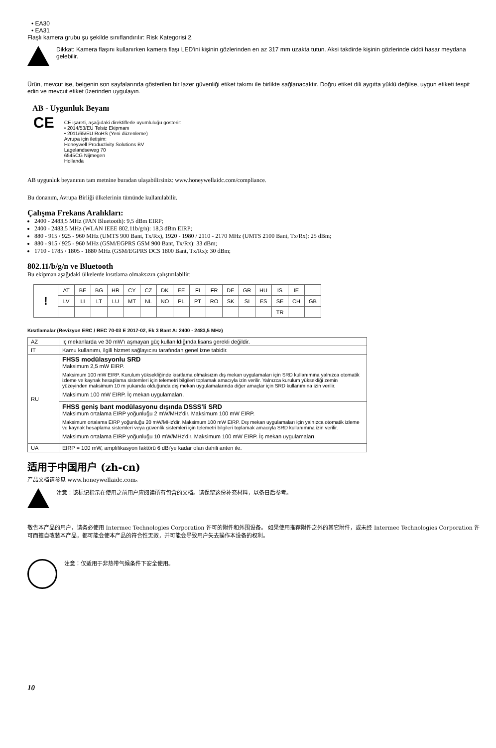• EA30
• EA31
Flaşlı kamera grubu şu şekilde sınıflandırılır: Risk Kategorisi 2.
Dikkat: Kamera flaşını kullanırken kamera flaşı LED'ini kişinin gözlerinden en az 317 mm uzakta tutun. Aksi takdirde kişinin gözlerinde ciddi hasar meydana gelebilir.
Ürün, mevcut ise, belgenin son sayfalarında gösterilen bir lazer güvenliği etiket takımı ile birlikte sağlanacaktır. Doğru etiket dili aygıtta yüklü değilse, uygun etiketi tespit edin ve mevcut etiket üzerinden uygulayın.
AB - Uygunluk Beyanı
CE
CE işareti, aşağıdaki direktiflerle uyumluluğu gösterir:
• 2014/53/EU Telsiz Ekipmanı
• 2011/65/EU RoHS (Yeni düzenleme)
Avrupa için iletişim:
Honeywell Productivity Solutions BV
Lagelandseweg 70
6545CG Nijmegen
Hollanda
AB uygunluk beyanının tam metnine buradan ulaşabilirsiniz: www.honeywellaidc.com/compliance.
Bu donanım, Avrupa Birliği ülkelerinin tümünde kullanılabilir.
Çalışma Frekans Aralıkları:
2400 - 2483,5 MHz (PAN Bluetooth): 9,5 dBm EIRP;
2400 - 2483,5 MHz (WLAN IEEE 802.11b/g/n): 18,3 dBm EIRP;
880 - 915 / 925 - 960 MHz (UMTS 900 Bant, Tx/Rx), 1920 - 1980 / 2110 - 2170 MHz (UMTS 2100 Bant, Tx/Rx): 25 dBm;
880 - 915 / 925 - 960 MHz (GSM/EGPRS GSM 900 Bant, Tx/Rx): 33 dBm;
1710 - 1785 / 1805 - 1880 MHz (GSM/EGPRS DCS 1800 Bant, Tx/Rx): 30 dBm;
802.11/b/g/n ve Bluetooth
Bu ekipman aşağıdaki ülkelerde kısıtlama olmaksızın çalıştırılabilir:
| ! | AT | BE | BG | HR | CY | CZ | DK | EE | FI | FR | DE | GR | HU | IS | IE | |
| | LV | LI | LT | LU | MT | NL | NO | PL | PT | RO | SK | SI | ES | SE | CH | GB |
| | | | | | | | | | | | | | | TR | | |
Kısıtlamalar (Revizyon ERC / REC 70-03 E 2017-02, Ek 3 Bant A: 2400 - 2483,5 MHz)
| AZ | İç mekanlarda ve 30 mW'ı aşmayan güç kullanıldığında lisans gerekli değildir. |
| IT | Kamu kullanımı, ilgili hizmet sağlayıcısı tarafından genel izne tabidir. |
| RU | FHSS modülasyonlu SRD Maksimum 2,5 mW EIRP. Maksimum 100 mW EIRP. Kurulum yüksekliğinde kısıtlama olmaksızın dış mekan uygulamaları için SRD kullanımına yalnızca otomatik izleme ve kaynak hesaplama sistemleri için telemetri bilgileri toplamak amacıyla izin verilir. Yalnızca kurulum yüksekliği zemin yüzeyinden maksimum 10 m yukarıda olduğunda dış mekan uygulamalarında diğer amaçlar için SRD kullanımına izin verilir. Maksimum 100 mW EIRP. İç mekan uygulamaları. |
| | FHSS geniş bant modülasyonu dışında DSSS'li SRD Maksimum ortalama EIRP yoğunluğu 2 mW/MHz'dir. Maksimum 100 mW EIRP. Maksimum ortalama EIRP yoğunluğu 20 mW/MHz'dir. Maksimum 100 mW EIRP. Dış mekan uygulamaları için yalnızca otomatik izleme ve kaynak hesaplama sistemleri veya güvenlik sistemleri için telemetri bilgileri toplamak amacıyla SRD kullanımına izin verilir. Maksimum ortalama EIRP yoğunluğu 10 mW/MHz'dir. Maksimum 100 mW EIRP. İç mekan uygulamaları. |
| UA | EIRP = 100 mW, amplifikasyon faktörü 6 dBi'ye kadar olan dahili anten ile. |
适用于中国用户 (zh-cn)
产品文档请参见 www.honeywellaidc.com。
注意：该标记指示在使用之前用户应阅读所有包含的文档。请保留这份补充材料，以备日后参考。
敬告本产品的用户，请务必使用 Intermec Technologies Corporation 许可的附件和外围设备。 如果使用推荐附件之外的其它附件，或未经 Intermec Technologies Corporation 许可而擅自改装本产品，都可能会使本产品的符合性无效，并可能会导致用户失去操作本设备的权利。
注意：仅适用于非热带气候条件下安全使用。
10